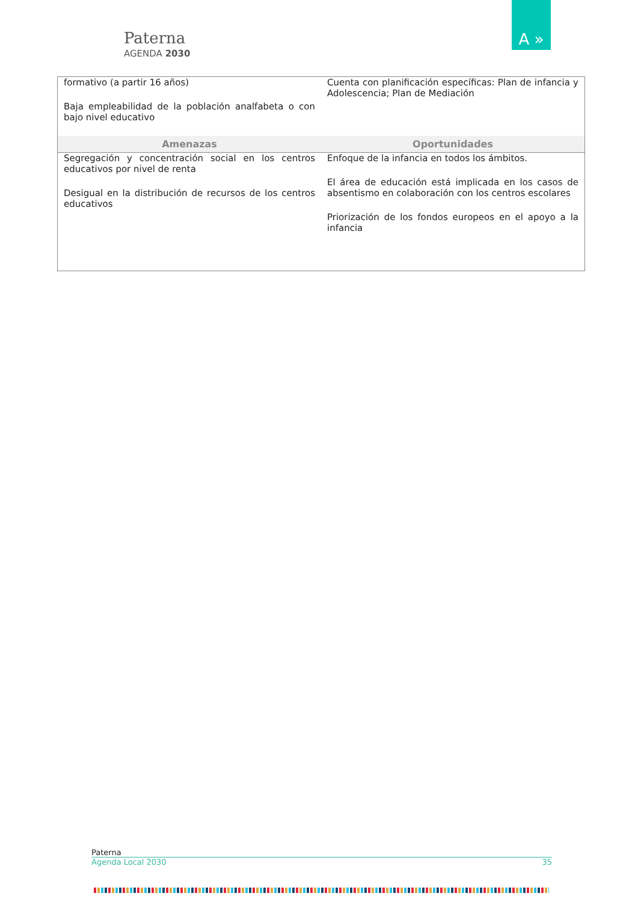Paterna
AGENDA 2030
A »
| formativo (a partir 16 años) Baja empleabilidad de la población analfabeta o con bajo nivel educativo | Cuenta con planificación específicas: Plan de infancia y Adolescencia; Plan de Mediación |
| Amenazas | Oportunidades |
| Segregación y concentración social en los centros educativos por nivel de renta Desigual en la distribución de recursos de los centros educativos | Enfoque de la infancia en todos los ámbitos. El área de educación está implicada en los casos de absentismo en colaboración con los centros escolares Priorización de los fondos europeos en el apoyo a la infancia |
Paterna
Agenda Local 2030 35